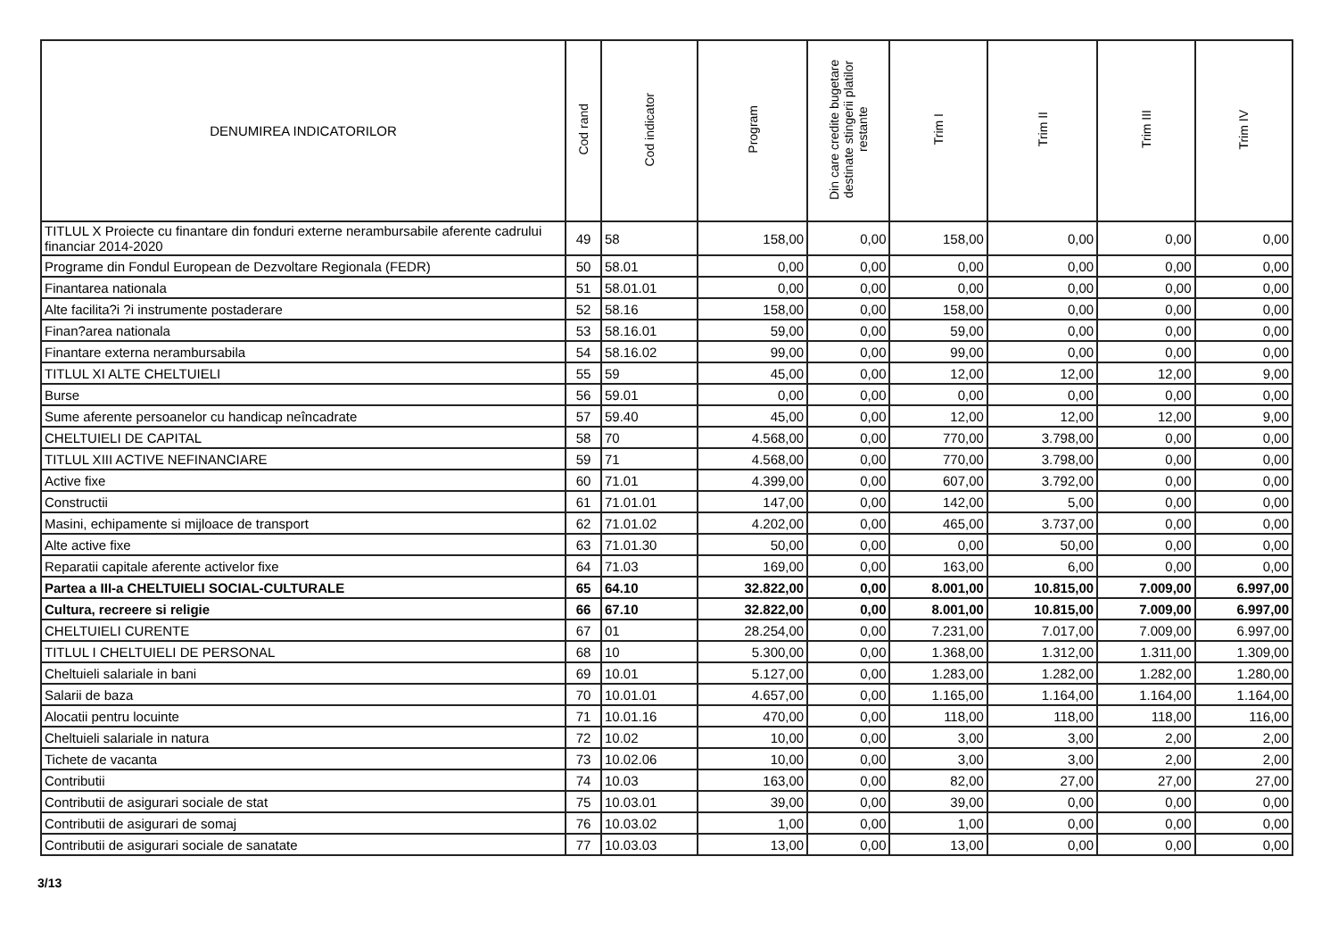| DENUMIREA INDICATORILOR | Cod rand | Cod indicator | Program | Din care credite bugetare destinate stingerii platilor restante | Trim I | Trim II | Trim III | Trim IV |
| --- | --- | --- | --- | --- | --- | --- | --- | --- |
| TITLUL X Proiecte cu finantare din fonduri externe nerambursabile aferente cadrului financiar 2014-2020 | 49 | 58 | 158,00 | 0,00 | 158,00 | 0,00 | 0,00 | 0,00 |
| Programe din Fondul European de Dezvoltare Regionala (FEDR) | 50 | 58.01 | 0,00 | 0,00 | 0,00 | 0,00 | 0,00 | 0,00 |
| Finantarea nationala | 51 | 58.01.01 | 0,00 | 0,00 | 0,00 | 0,00 | 0,00 | 0,00 |
| Alte facilita?i ?i instrumente postaderare | 52 | 58.16 | 158,00 | 0,00 | 158,00 | 0,00 | 0,00 | 0,00 |
| Finan?area nationala | 53 | 58.16.01 | 59,00 | 0,00 | 59,00 | 0,00 | 0,00 | 0,00 |
| Finantare externa nerambursabila | 54 | 58.16.02 | 99,00 | 0,00 | 99,00 | 0,00 | 0,00 | 0,00 |
| TITLUL XI ALTE CHELTUIELI | 55 | 59 | 45,00 | 0,00 | 12,00 | 12,00 | 12,00 | 9,00 |
| Burse | 56 | 59.01 | 0,00 | 0,00 | 0,00 | 0,00 | 0,00 | 0,00 |
| Sume aferente persoanelor cu handicap neîncadrate | 57 | 59.40 | 45,00 | 0,00 | 12,00 | 12,00 | 12,00 | 9,00 |
| CHELTUIELI DE CAPITAL | 58 | 70 | 4.568,00 | 0,00 | 770,00 | 3.798,00 | 0,00 | 0,00 |
| TITLUL XIII ACTIVE NEFINANCIARE | 59 | 71 | 4.568,00 | 0,00 | 770,00 | 3.798,00 | 0,00 | 0,00 |
| Active fixe | 60 | 71.01 | 4.399,00 | 0,00 | 607,00 | 3.792,00 | 0,00 | 0,00 |
| Constructii | 61 | 71.01.01 | 147,00 | 0,00 | 142,00 | 5,00 | 0,00 | 0,00 |
| Masini, echipamente si mijloace de transport | 62 | 71.01.02 | 4.202,00 | 0,00 | 465,00 | 3.737,00 | 0,00 | 0,00 |
| Alte active fixe | 63 | 71.01.30 | 50,00 | 0,00 | 0,00 | 50,00 | 0,00 | 0,00 |
| Reparatii capitale aferente activelor fixe | 64 | 71.03 | 169,00 | 0,00 | 163,00 | 6,00 | 0,00 | 0,00 |
| Partea a III-a CHELTUIELI SOCIAL-CULTURALE | 65 | 64.10 | 32.822,00 | 0,00 | 8.001,00 | 10.815,00 | 7.009,00 | 6.997,00 |
| Cultura, recreere si religie | 66 | 67.10 | 32.822,00 | 0,00 | 8.001,00 | 10.815,00 | 7.009,00 | 6.997,00 |
| CHELTUIELI CURENTE | 67 | 01 | 28.254,00 | 0,00 | 7.231,00 | 7.017,00 | 7.009,00 | 6.997,00 |
| TITLUL I CHELTUIELI DE PERSONAL | 68 | 10 | 5.300,00 | 0,00 | 1.368,00 | 1.312,00 | 1.311,00 | 1.309,00 |
| Cheltuieli salariale in bani | 69 | 10.01 | 5.127,00 | 0,00 | 1.283,00 | 1.282,00 | 1.282,00 | 1.280,00 |
| Salarii de baza | 70 | 10.01.01 | 4.657,00 | 0,00 | 1.165,00 | 1.164,00 | 1.164,00 | 1.164,00 |
| Alocatii pentru locuinte | 71 | 10.01.16 | 470,00 | 0,00 | 118,00 | 118,00 | 118,00 | 116,00 |
| Cheltuieli salariale in natura | 72 | 10.02 | 10,00 | 0,00 | 3,00 | 3,00 | 2,00 | 2,00 |
| Tichete de vacanta | 73 | 10.02.06 | 10,00 | 0,00 | 3,00 | 3,00 | 2,00 | 2,00 |
| Contributii | 74 | 10.03 | 163,00 | 0,00 | 82,00 | 27,00 | 27,00 | 27,00 |
| Contributii de asigurari sociale de stat | 75 | 10.03.01 | 39,00 | 0,00 | 39,00 | 0,00 | 0,00 | 0,00 |
| Contributii de asigurari de somaj | 76 | 10.03.02 | 1,00 | 0,00 | 1,00 | 0,00 | 0,00 | 0,00 |
| Contributii de asigurari sociale de sanatate | 77 | 10.03.03 | 13,00 | 0,00 | 13,00 | 0,00 | 0,00 | 0,00 |
3/13